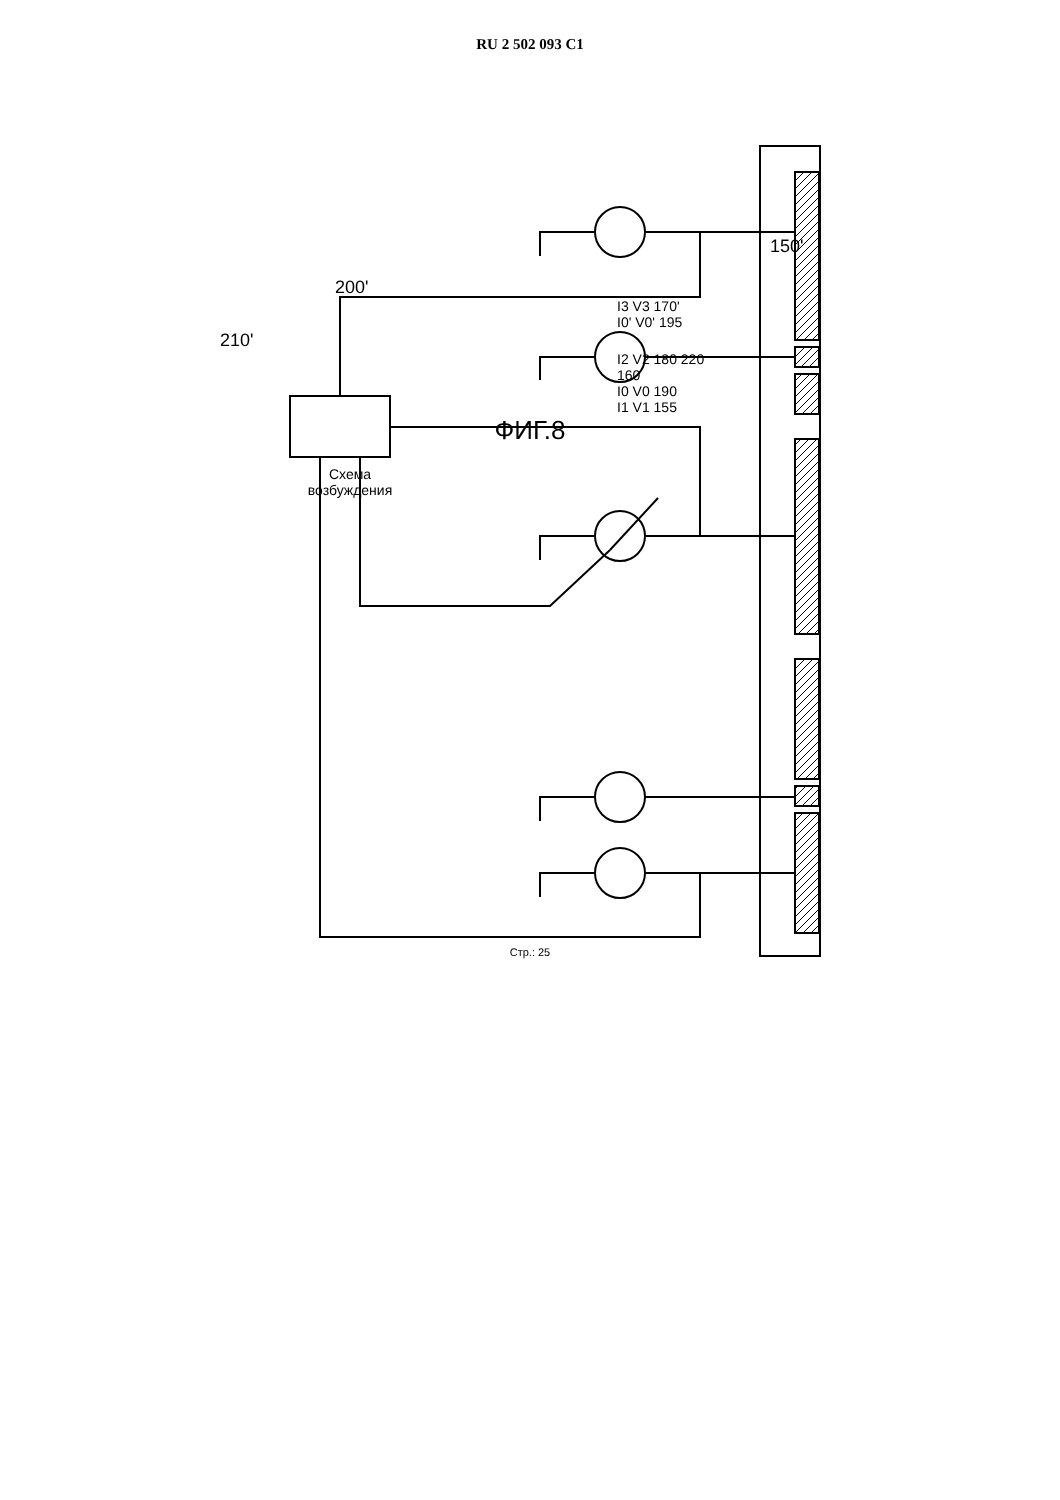RU 2 502 093 C1
Схема
возбуждения
150'
200'
I3 V3 170'
I0' V0' 195
210'
I2 V2 180 220
160
I0 V0 190
I1 V1 155
ФИГ.8
Стр.: 25